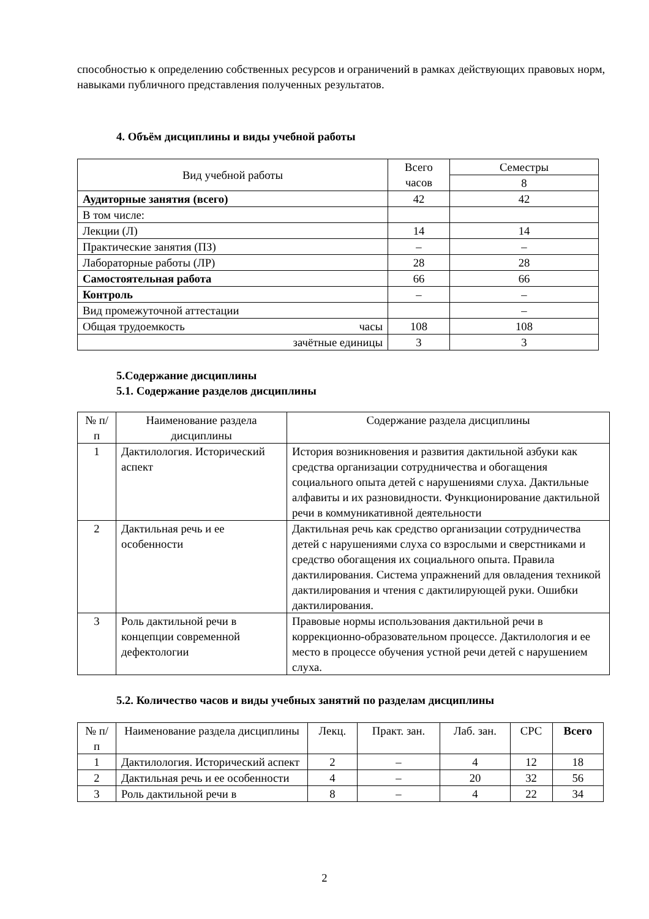способностью к определению собственных ресурсов и ограничений в рамках действующих правовых норм, навыками публичного представления полученных результатов.
4. Объём дисциплины и виды учебной работы
| Вид учебной работы | Всего часов | Семестры |
| | | 8 |
| Аудиторные занятия (всего) | 42 | 42 |
| В том числе: | | |
| Лекции (Л) | 14 | 14 |
| Практические занятия (ПЗ) | – | – |
| Лабораторные работы (ЛР) | 28 | 28 |
| Самостоятельная работа | 66 | 66 |
| Контроль | – | – |
| Вид промежуточной аттестации | | – |
| Общая трудоемкость часы | 108 | 108 |
| зачётные единицы | 3 | 3 |
5.Содержание дисциплины
5.1. Содержание разделов дисциплины
| № п/п | Наименование раздела дисциплины | Содержание раздела дисциплины |
| 1 | Дактилология. Исторический аспект | История возникновения и развития дактильной азбуки как средства организации сотрудничества и обогащения социального опыта детей с нарушениями слуха. Дактильные алфавиты и их разновидности. Функционирование дактильной речи в коммуникативной деятельности |
| 2 | Дактильная речь и ее особенности | Дактильная речь как средство организации сотрудничества детей с нарушениями слуха со взрослыми и сверстниками и средство обогащения их социального опыта. Правила дактилирования. Система упражнений для овладения техникой дактилирования и чтения с дактилирующей руки. Ошибки дактилирования. |
| 3 | Роль дактильной речи в концепции современной дефектологии | Правовые нормы использования дактильной речи в коррекционно-образовательном процессе. Дактилология и ее место в процессе обучения устной речи детей с нарушением слуха. |
5.2. Количество часов и виды учебных занятий по разделам дисциплины
| № п/п | Наименование раздела дисциплины | Лекц. | Практ. зан. | Лаб. зан. | СРС | Всего |
| 1 | Дактилология. Исторический аспект | 2 | – | 4 | 12 | 18 |
| 2 | Дактильная речь и ее особенности | 4 | – | 20 | 32 | 56 |
| 3 | Роль дактильной речи в | 8 | – | 4 | 22 | 34 |
2